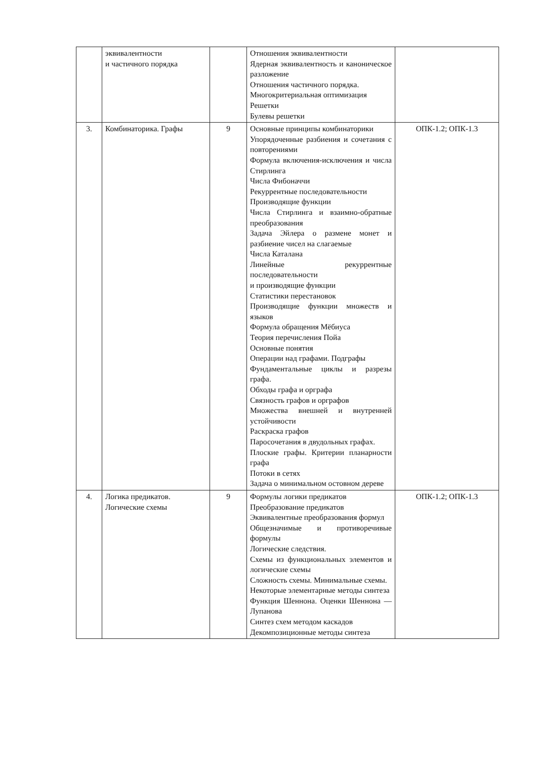| | эквивалентности и частичного порядка | | Отношения эквивалентности Ядерная эквивалентность и каноническое разложение Отношения частичного порядка. Многокритериальная оптимизация Решетки Булевы решетки | |
| 3. | Комбинаторика. Графы | 9 | Основные принципы комбинаторики Упорядоченные разбиения и сочетания с повторениями Формула включения-исключения и числа Стирлинга Числа Фибоначчи Рекуррентные последовательности Производящие функции Числа Стирлинга и взаимно-обратные преобразования Задача Эйлера о размене монет и разбиение чисел на слагаемые Числа Каталана Линейные рекуррентные последовательности и производящие функции Статистики перестановок Производящие функции множеств и языков Формула обращения Мёбиуса Теория перечисления Пойа Основные понятия Операции над графами. Подграфы Фундаментальные циклы и разрезы графа. Обходы графа и орграфа Связность графов и орграфов Множества внешней и внутренней устойчивости Раскраска графов Паросочетания в двудольных графах. Плоские графы. Критерии планарности графа Потоки в сетях Задача о минимальном остовном дереве | ОПК-1.2; ОПК-1.3 |
| 4. | Логика предикатов. Логические схемы | 9 | Формулы логики предикатов Преобразование предикатов Эквивалентные преобразования формул Общезначимые и противоречивые формулы Логические следствия. Схемы из функциональных элементов и логические схемы Сложность схемы. Минимальные схемы. Некоторые элементарные методы синтеза Функция Шеннона. Оценки Шеннона — Лупанова Синтез схем методом каскадов Декомпозиционные методы синтеза | ОПК-1.2; ОПК-1.3 |